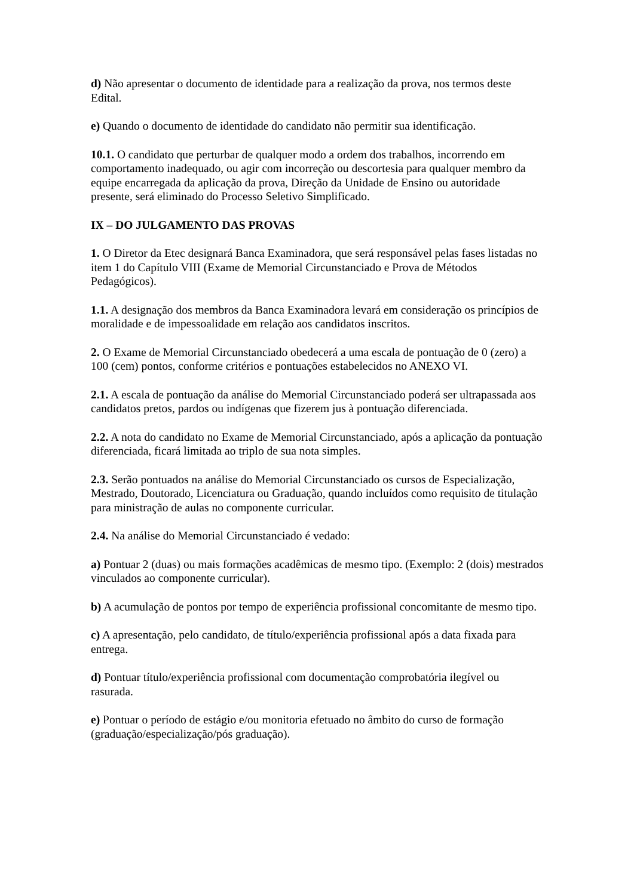d) Não apresentar o documento de identidade para a realização da prova, nos termos deste Edital.
e) Quando o documento de identidade do candidato não permitir sua identificação.
10.1. O candidato que perturbar de qualquer modo a ordem dos trabalhos, incorrendo em comportamento inadequado, ou agir com incorreção ou descortesia para qualquer membro da equipe encarregada da aplicação da prova, Direção da Unidade de Ensino ou autoridade presente, será eliminado do Processo Seletivo Simplificado.
IX – DO JULGAMENTO DAS PROVAS
1. O Diretor da Etec designará Banca Examinadora, que será responsável pelas fases listadas no item 1 do Capítulo VIII (Exame de Memorial Circunstanciado e Prova de Métodos Pedagógicos).
1.1. A designação dos membros da Banca Examinadora levará em consideração os princípios de moralidade e de impessoalidade em relação aos candidatos inscritos.
2. O Exame de Memorial Circunstanciado obedecerá a uma escala de pontuação de 0 (zero) a 100 (cem) pontos, conforme critérios e pontuações estabelecidos no ANEXO VI.
2.1. A escala de pontuação da análise do Memorial Circunstanciado poderá ser ultrapassada aos candidatos pretos, pardos ou indígenas que fizerem jus à pontuação diferenciada.
2.2. A nota do candidato no Exame de Memorial Circunstanciado, após a aplicação da pontuação diferenciada, ficará limitada ao triplo de sua nota simples.
2.3. Serão pontuados na análise do Memorial Circunstanciado os cursos de Especialização, Mestrado, Doutorado, Licenciatura ou Graduação, quando incluídos como requisito de titulação para ministração de aulas no componente curricular.
2.4. Na análise do Memorial Circunstanciado é vedado:
a) Pontuar 2 (duas) ou mais formações acadêmicas de mesmo tipo. (Exemplo: 2 (dois) mestrados vinculados ao componente curricular).
b) A acumulação de pontos por tempo de experiência profissional concomitante de mesmo tipo.
c) A apresentação, pelo candidato, de título/experiência profissional após a data fixada para entrega.
d) Pontuar título/experiência profissional com documentação comprobatória ilegível ou rasurada.
e) Pontuar o período de estágio e/ou monitoria efetuado no âmbito do curso de formação (graduação/especialização/pós graduação).